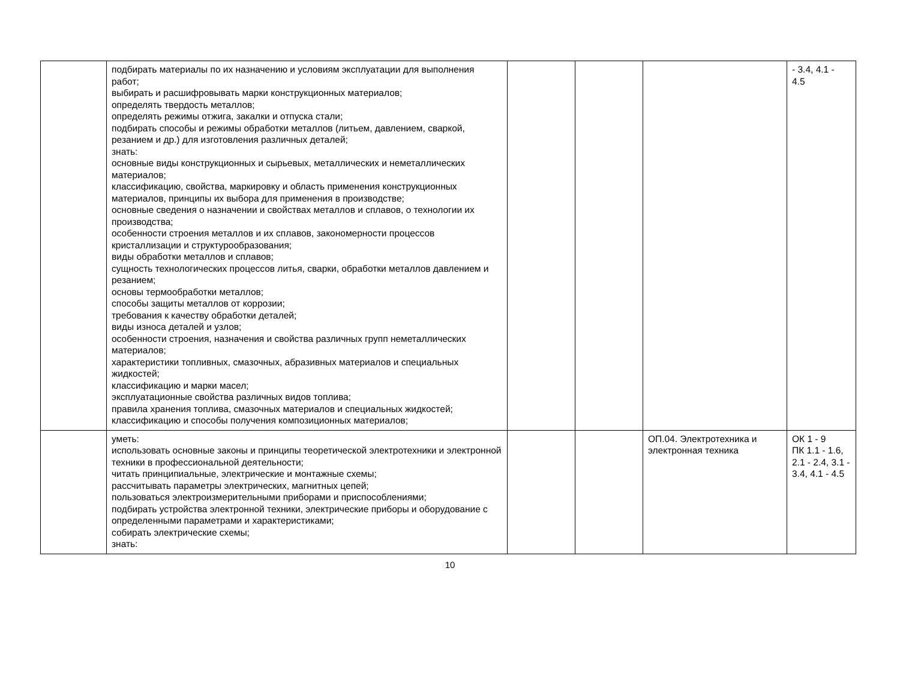| | подбирать материалы по их назначению и условиям эксплуатации для выполнения работ; выбирать и расшифровывать марки конструкционных материалов; определять твердость металлов; определять режимы отжига, закалки и отпуска стали; подбирать способы и режимы обработки металлов (литьем, давлением, сваркой, резанием и др.) для изготовления различных деталей; знать: основные виды конструкционных и сырьевых, металлических и неметаллических материалов; классификацию, свойства, маркировку и область применения конструкционных материалов, принципы их выбора для применения в производстве; основные сведения о назначении и свойствах металлов и сплавов, о технологии их производства; особенности строения металлов и их сплавов, закономерности процессов кристаллизации и структурообразования; виды обработки металлов и сплавов; сущность технологических процессов литья, сварки, обработки металлов давлением и резанием; основы термообработки металлов; способы защиты металлов от коррозии; требования к качеству обработки деталей; виды износа деталей и узлов; особенности строения, назначения и свойства различных групп неметаллических материалов; характеристики топливных, смазочных, абразивных материалов и специальных жидкостей; классификацию и марки масел; эксплуатационные свойства различных видов топлива; правила хранения топлива, смазочных материалов и специальных жидкостей; классификацию и способы получения композиционных материалов; | | | | - 3.4, 4.1 - 4.5 |
| | уметь: использовать основные законы и принципы теоретической электротехники и электронной техники в профессиональной деятельности; читать принципиальные, электрические и монтажные схемы; рассчитывать параметры электрических, магнитных цепей; пользоваться электроизмерительными приборами и приспособлениями; подбирать устройства электронной техники, электрические приборы и оборудование с определенными параметрами и характеристиками; собирать электрические схемы; знать: | | | ОП.04. Электротехника и электронная техника | ОК 1 - 9 ПК 1.1 - 1.6, 2.1 - 2.4, 3.1 - 3.4, 4.1 - 4.5 |
10